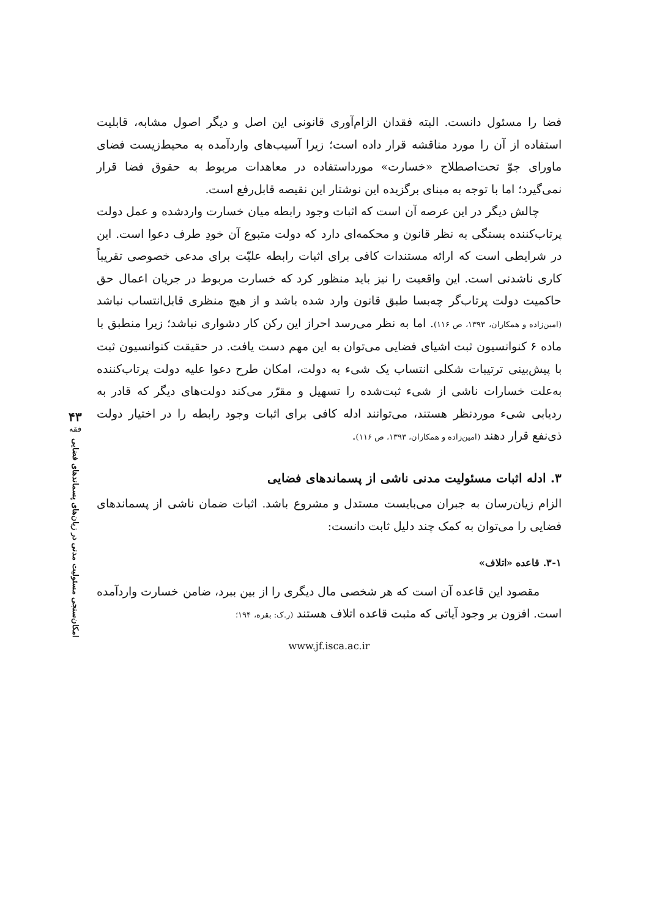فضا را مسئول دانست. البته فقدان الزام‌آوری قانونی این اصل و دیگر اصول مشابه، قابلیت استفاده از آن را مورد مناقشه قرار داده است؛ زیرا آسیب‌های واردآمده به محیط‌زیست فضای ماورای جوّ تحت‌اصطلاح «خسارت» مورداستفاده در معاهدات مربوط به حقوق فضا قرار نمی‌گیرد؛ اما با توجه به مبنای برگزیده این نوشتار این نقیصه قابل‌رفع است.
چالش دیگر در این عرصه آن است که اثبات وجود رابطه میان خسارت واردشده و عمل دولت پرتاب‌کننده بستگی به نظر قانون و محکمه‌ای دارد که دولت متبوع آن خودِ طرف دعوا است. این در شرایطی است که ارائه مستندات کافی برای اثبات رابطه علیّت برای مدعی خصوصی تقریباً کاری ناشدنی است. این واقعیت را نیز باید منظور کرد که خسارت مربوط در جریان اعمال حق حاکمیت دولت پرتاب‌گر چه‌بسا طبق قانون وارد شده باشد و از هیچ منظری قابل‌انتساب نباشد (امین‌زاده و همکاران، ۱۳۹۳، ص ۱۱۶). اما به نظر می‌رسد احراز این رکن کار دشواری نباشد؛ زیرا منطبق با ماده ۶ کنوانسیون ثبت اشیای فضایی می‌توان به این مهم دست یافت. در حقیقت کنوانسیون ثبت با پیش‌بینی ترتیبات شکلی انتساب یک شیء به دولت، امکان طرح دعوا علیه دولت پرتاب‌کننده به‌علت خسارات ناشی از شیء ثبت‌شده را تسهیل و مقرّر می‌کند دولت‌های دیگر که قادر به ردیابی شیء موردنظر هستند، می‌توانند ادله کافی برای اثبات وجود رابطه را در اختیار دولت ذی‌نفع قرار دهند (امین‌زاده و همکاران، ۱۳۹۳، ص ۱۱۶).
۳. ادله اثبات مسئولیت مدنی ناشی از پسماند‌های فضایی
الزام زیان‌رسان به جبران می‌بایست مستدل و مشروع باشد. اثبات ضمان ناشی از پسماندهای فضایی را می‌توان به کمک چند دلیل ثابت دانست:
۳-۱. قاعده «اتلاف»
مقصود این قاعده آن است که هر شخصی مال دیگری را از بین ببرد، ضامن خسارت واردآمده است. افزون بر وجود آیاتی که مثبت قاعده اتلاف هستند (ر.ک: بقره، ۱۹۴؛
www.jf.isca.ac.ir
۴۳
فقه
امکان‌سنجی مسئولیت مدنی در زیان‌های پسماند‌های فضایی